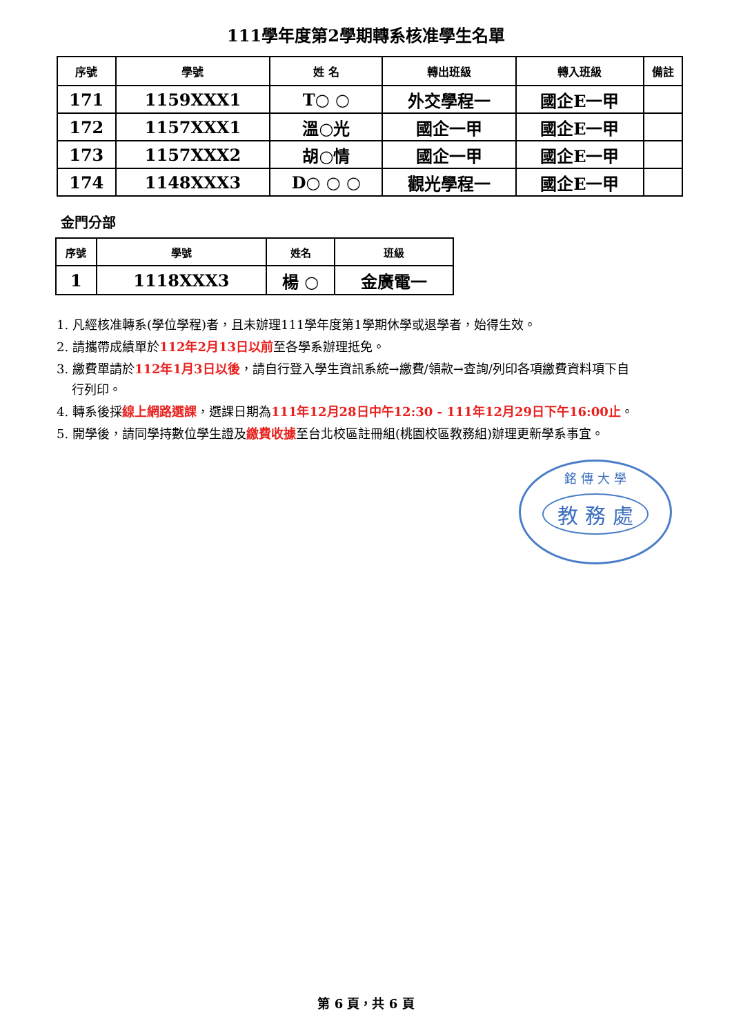111學年度第2學期轉系核准學生名單
| 序號 | 學號 | 姓 名 | 轉出班級 | 轉入班級 | 備註 |
| --- | --- | --- | --- | --- | --- |
| 171 | 1159XXX1 | T○ ○ | 外交學程一 | 國企E一甲 | |
| 172 | 1157XXX1 | 溫○光 | 國企一甲 | 國企E一甲 | |
| 173 | 1157XXX2 | 胡○情 | 國企一甲 | 國企E一甲 | |
| 174 | 1148XXX3 | D○ ○ ○ | 觀光學程一 | 國企E一甲 | |
金門分部
| 序號 | 學號 | 姓名 | 班級 |
| --- | --- | --- | --- |
| 1 | 1118XXX3 | 楊 ○ | 金廣電一 |
1. 凡經核准轉系(學位學程)者，且未辦理111學年度第1學期休學或退學者，始得生效。
2. 請攜帶成績單於112年2月13日以前至各學系辦理抵免。
3. 繳費單請於112年1月3日以後，請自行登入學生資訊系統→繳費/領款→查詢/列印各項繳費資料項下自行列印。
4. 轉系後採線上網路選課，選課日期為111年12月28日中午12:30 - 111年12月29日下午16:00止。
5. 開學後，請同學持數位學生證及繳費收據至台北校區註冊組(桃園校區教務組)辦理更新學系事宜。
銘 傳 大 學
教 務 處
第 6 頁，共 6 頁